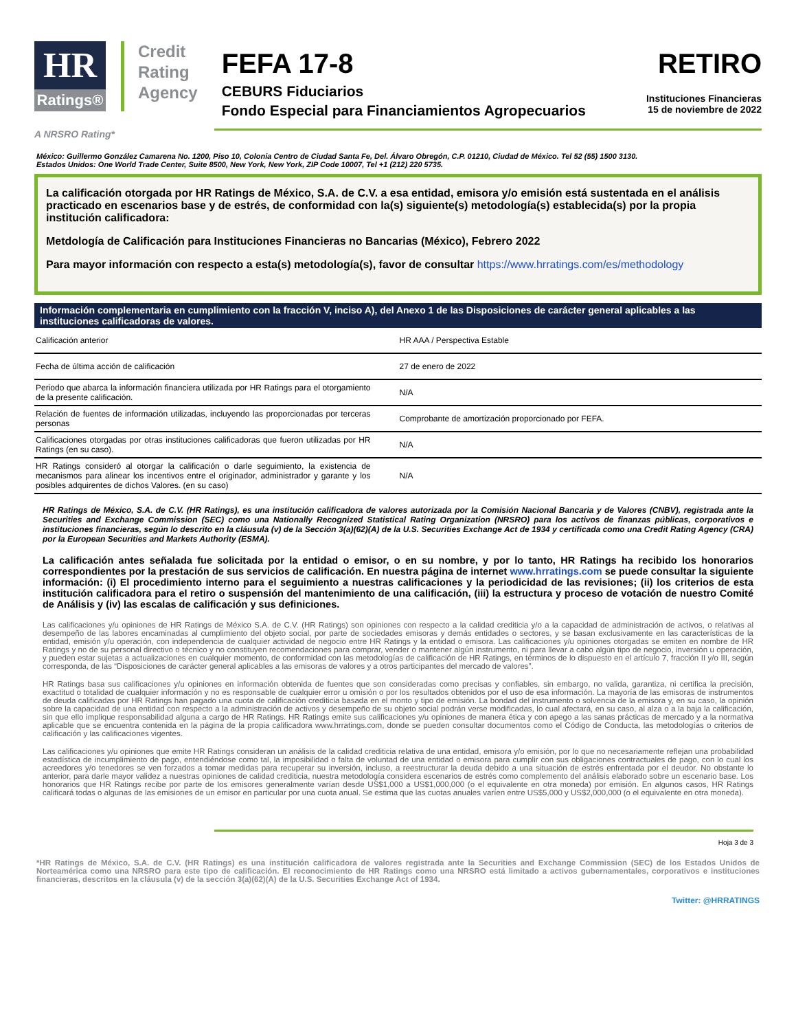HR
Ratings®
Credit
Rating
Agency
FEFA 17-8
CEBURS Fiduciarios
Fondo Especial para Financiamientos Agropecuarios
RETIRO
Instituciones Financieras
15 de noviembre de 2022
A NRSRO Rating*
México: Guillermo González Camarena No. 1200, Piso 10, Colonia Centro de Ciudad Santa Fe, Del. Álvaro Obregón, C.P. 01210, Ciudad de México. Tel 52 (55) 1500 3130.
Estados Unidos: One World Trade Center, Suite 8500, New York, New York, ZIP Code 10007, Tel +1 (212) 220 5735.
La calificación otorgada por HR Ratings de México, S.A. de C.V. a esa entidad, emisora y/o emisión está sustentada en el análisis practicado en escenarios base y de estrés, de conformidad con la(s) siguiente(s) metodología(s) establecida(s) por la propia institución calificadora:
Metdología de Calificación para Instituciones Financieras no Bancarias (México), Febrero 2022
Para mayor información con respecto a esta(s) metodología(s), favor de consultar https://www.hrratings.com/es/methodology
Información complementaria en cumplimiento con la fracción V, inciso A), del Anexo 1 de las Disposiciones de carácter general aplicables a las instituciones calificadoras de valores.
| Calificación anterior | HR AAA / Perspectiva Estable |
| Fecha de última acción de calificación | 27 de enero de 2022 |
| Periodo que abarca la información financiera utilizada por HR Ratings para el otorgamiento de la presente calificación. | N/A |
| Relación de fuentes de información utilizadas, incluyendo las proporcionadas por terceras personas | Comprobante de amortización proporcionado por FEFA. |
| Calificaciones otorgadas por otras instituciones calificadoras que fueron utilizadas por HR Ratings (en su caso). | N/A |
| HR Ratings consideró al otorgar la calificación o darle seguimiento, la existencia de mecanismos para alinear los incentivos entre el originador, administrador y garante y los posibles adquirentes de dichos Valores. (en su caso) | N/A |
HR Ratings de México, S.A. de C.V. (HR Ratings), es una institución calificadora de valores autorizada por la Comisión Nacional Bancaria y de Valores (CNBV), registrada ante la Securities and Exchange Commission (SEC) como una Nationally Recognized Statistical Rating Organization (NRSRO) para los activos de finanzas públicas, corporativos e instituciones financieras, según lo descrito en la cláusula (v) de la Sección 3(a)(62)(A) de la U.S. Securities Exchange Act de 1934 y certificada como una Credit Rating Agency (CRA) por la European Securities and Markets Authority (ESMA).
La calificación antes señalada fue solicitada por la entidad o emisor, o en su nombre, y por lo tanto, HR Ratings ha recibido los honorarios correspondientes por la prestación de sus servicios de calificación. En nuestra página de internet www.hrratings.com se puede consultar la siguiente información: (i) El procedimiento interno para el seguimiento a nuestras calificaciones y la periodicidad de las revisiones; (ii) los criterios de esta institución calificadora para el retiro o suspensión del mantenimiento de una calificación, (iii) la estructura y proceso de votación de nuestro Comité de Análisis y (iv) las escalas de calificación y sus definiciones.
Las calificaciones y/u opiniones de HR Ratings de México S.A. de C.V. (HR Ratings) son opiniones con respecto a la calidad crediticia y/o a la capacidad de administración de activos, o relativas al desempeño de las labores encaminadas al cumplimiento del objeto social, por parte de sociedades emisoras y demás entidades o sectores, y se basan exclusivamente en las características de la entidad, emisión y/u operación, con independencia de cualquier actividad de negocio entre HR Ratings y la entidad o emisora. Las calificaciones y/u opiniones otorgadas se emiten en nombre de HR Ratings y no de su personal directivo o técnico y no constituyen recomendaciones para comprar, vender o mantener algún instrumento, ni para llevar a cabo algún tipo de negocio, inversión u operación, y pueden estar sujetas a actualizaciones en cualquier momento, de conformidad con las metodologías de calificación de HR Ratings, en términos de lo dispuesto en el artículo 7, fracción II y/o III, según corresponda, de las “Disposiciones de carácter general aplicables a las emisoras de valores y a otros participantes del mercado de valores”.
HR Ratings basa sus calificaciones y/u opiniones en información obtenida de fuentes que son consideradas como precisas y confiables, sin embargo, no valida, garantiza, ni certifica la precisión, exactitud o totalidad de cualquier información y no es responsable de cualquier error u omisión o por los resultados obtenidos por el uso de esa información. La mayoría de las emisoras de instrumentos de deuda calificadas por HR Ratings han pagado una cuota de calificación crediticia basada en el monto y tipo de emisión. La bondad del instrumento o solvencia de la emisora y, en su caso, la opinión sobre la capacidad de una entidad con respecto a la administración de activos y desempeño de su objeto social podrán verse modificadas, lo cual afectará, en su caso, al alza o a la baja la calificación, sin que ello implique responsabilidad alguna a cargo de HR Ratings. HR Ratings emite sus calificaciones y/u opiniones de manera ética y con apego a las sanas prácticas de mercado y a la normativa aplicable que se encuentra contenida en la página de la propia calificadora www.hrratings.com, donde se pueden consultar documentos como el Código de Conducta, las metodologías o criterios de calificación y las calificaciones vigentes.
Las calificaciones y/u opiniones que emite HR Ratings consideran un análisis de la calidad crediticia relativa de una entidad, emisora y/o emisión, por lo que no necesariamente reflejan una probabilidad estadística de incumplimiento de pago, entendiéndose como tal, la imposibilidad o falta de voluntad de una entidad o emisora para cumplir con sus obligaciones contractuales de pago, con lo cual los acreedores y/o tenedores se ven forzados a tomar medidas para recuperar su inversión, incluso, a reestructurar la deuda debido a una situación de estrés enfrentada por el deudor. No obstante lo anterior, para darle mayor validez a nuestras opiniones de calidad crediticia, nuestra metodología considera escenarios de estrés como complemento del análisis elaborado sobre un escenario base. Los honorarios que HR Ratings recibe por parte de los emisores generalmente varían desde US$1,000 a US$1,000,000 (o el equivalente en otra moneda) por emisión. En algunos casos, HR Ratings calificará todas o algunas de las emisiones de un emisor en particular por una cuota anual. Se estima que las cuotas anuales varíen entre US$5,000 y US$2,000,000 (o el equivalente en otra moneda).
Hoja 3 de 3
*HR Ratings de México, S.A. de C.V. (HR Ratings) es una institución calificadora de valores registrada ante la Securities and Exchange Commission (SEC) de los Estados Unidos de Norteamérica como una NRSRO para este tipo de calificación. El reconocimiento de HR Ratings como una NRSRO está limitado a activos gubernamentales, corporativos e instituciones financieras, descritos en la cláusula (v) de la sección 3(a)(62)(A) de la U.S. Securities Exchange Act of 1934.
Twitter: @HRRATINGS